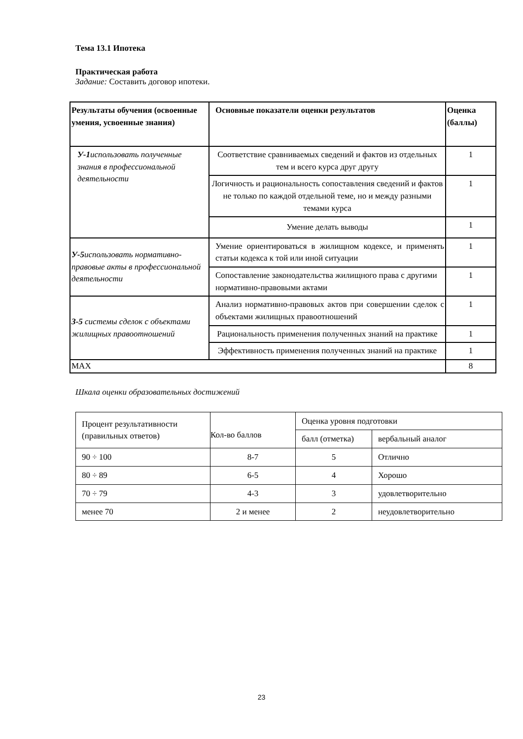Тема 13.1 Ипотека
Практическая работа
Задание: Составить договор ипотеки.
| Результаты обучения (освоенные умения, усвоенные знания) | Основные показатели оценки результатов | Оценка (баллы) |
| --- | --- | --- |
| У-1 использовать полученные знания в профессиональной деятельности | Соответствие сравниваемых сведений и фактов из отдельных тем и всего курса друг другу | 1 |
| | Логичность и рациональность сопоставления сведений и фактов не только по каждой отдельной теме, но и между разными темами курса | 1 |
| | Умение делать выводы | 1 |
| У-5 использовать нормативно-правовые акты в профессиональной деятельности | Умение ориентироваться в жилищном кодексе, и применять статьи кодекса к той или иной ситуации | 1 |
| | Сопоставление законодательства жилищного права с другими нормативно-правовыми актами | 1 |
| З-5 системы сделок с объектами жилищных правоотношений | Анализ нормативно-правовых актов при совершении сделок с объектами жилищных правоотношений | 1 |
| | Рациональность применения полученных знаний на практике | 1 |
| | Эффективность применения полученных знаний на практике | 1 |
| MAX | | 8 |
Шкала оценки образовательных достижений
| Процент результативности (правильных ответов) | Кол-во баллов | Оценка уровня подготовки | |
| | | балл (отметка) | вербальный аналог |
| 90 ÷ 100 | 8-7 | 5 | Отлично |
| 80 ÷ 89 | 6-5 | 4 | Хорошо |
| 70 ÷ 79 | 4-3 | 3 | удовлетворительно |
| менее 70 | 2 и менее | 2 | неудовлетворительно |
23